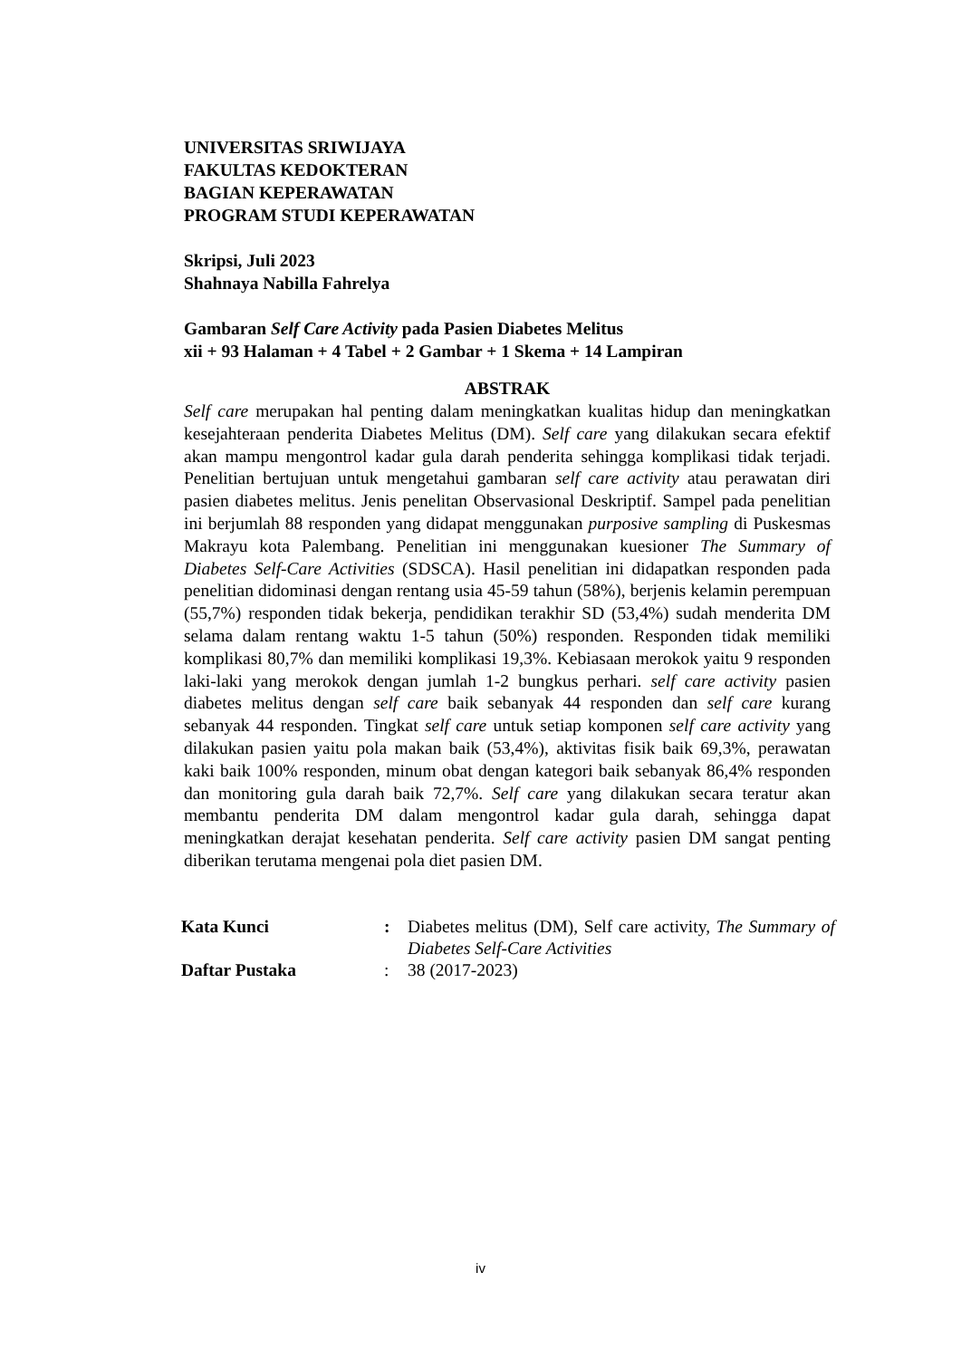UNIVERSITAS SRIWIJAYA
FAKULTAS KEDOKTERAN
BAGIAN KEPERAWATAN
PROGRAM STUDI KEPERAWATAN
Skripsi, Juli 2023
Shahnaya Nabilla Fahrelya
Gambaran Self Care Activity pada Pasien Diabetes Melitus
xii + 93 Halaman + 4 Tabel + 2 Gambar + 1 Skema + 14 Lampiran
ABSTRAK
Self care merupakan hal penting dalam meningkatkan kualitas hidup dan meningkatkan kesejahteraan penderita Diabetes Melitus (DM). Self care yang dilakukan secara efektif akan mampu mengontrol kadar gula darah penderita sehingga komplikasi tidak terjadi. Penelitian bertujuan untuk mengetahui gambaran self care activity atau perawatan diri pasien diabetes melitus. Jenis penelitan Observasional Deskriptif. Sampel pada penelitian ini berjumlah 88 responden yang didapat menggunakan purposive sampling di Puskesmas Makrayu kota Palembang. Penelitian ini menggunakan kuesioner The Summary of Diabetes Self-Care Activities (SDSCA). Hasil penelitian ini didapatkan responden pada penelitian didominasi dengan rentang usia 45-59 tahun (58%), berjenis kelamin perempuan (55,7%) responden tidak bekerja, pendidikan terakhir SD (53,4%) sudah menderita DM selama dalam rentang waktu 1-5 tahun (50%) responden. Responden tidak memiliki komplikasi 80,7% dan memiliki komplikasi 19,3%. Kebiasaan merokok yaitu 9 responden laki-laki yang merokok dengan jumlah 1-2 bungkus perhari. self care activity pasien diabetes melitus dengan self care baik sebanyak 44 responden dan self care kurang sebanyak 44 responden. Tingkat self care untuk setiap komponen self care activity yang dilakukan pasien yaitu pola makan baik (53,4%), aktivitas fisik baik 69,3%, perawatan kaki baik 100% responden, minum obat dengan kategori baik sebanyak 86,4% responden dan monitoring gula darah baik 72,7%. Self care yang dilakukan secara teratur akan membantu penderita DM dalam mengontrol kadar gula darah, sehingga dapat meningkatkan derajat kesehatan penderita. Self care activity pasien DM sangat penting diberikan terutama mengenai pola diet pasien DM.
| Kata Kunci | : | Diabetes melitus (DM), Self care activity, The Summary of Diabetes Self-Care Activities |
| Daftar Pustaka | : | 38 (2017-2023) |
iv